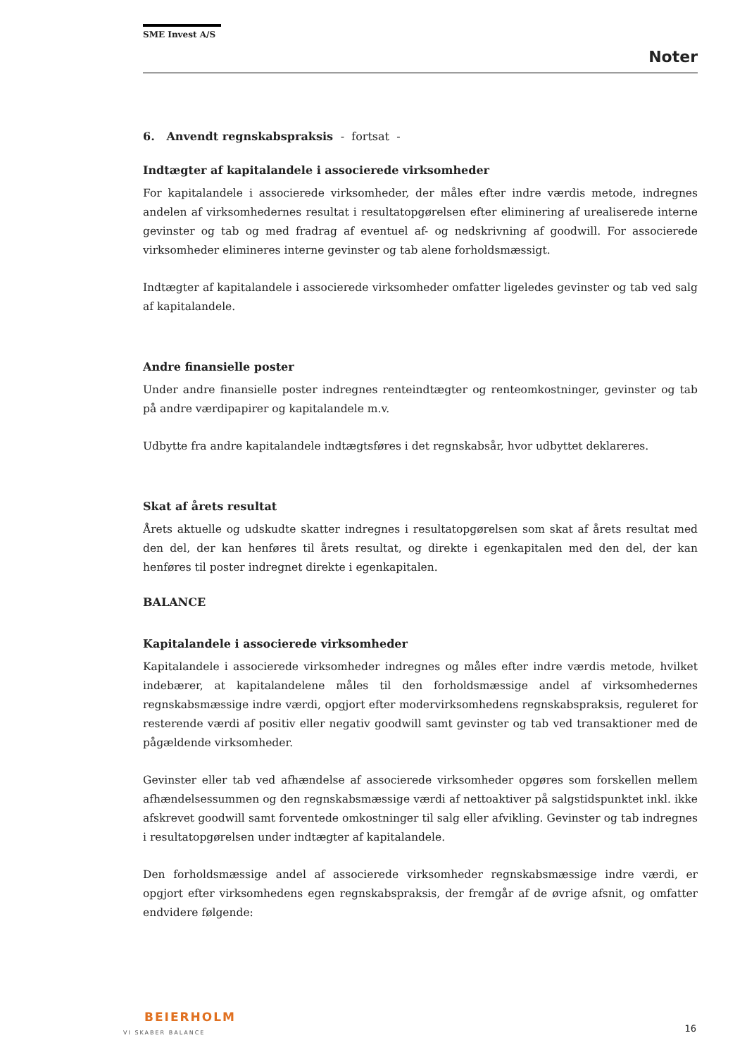SME Invest A/S
Noter
6. Anvendt regnskabspraksis - fortsat -
Indtægter af kapitalandele i associerede virksomheder
For kapitalandele i associerede virksomheder, der måles efter indre værdis metode, indregnes andelen af virksomhedernes resultat i resultatopgørelsen efter eliminering af urealiserede interne gevinster og tab og med fradrag af eventuel af- og nedskrivning af goodwill. For associerede virksomheder elimineres interne gevinster og tab alene forholdsmæssigt.
Indtægter af kapitalandele i associerede virksomheder omfatter ligeledes gevinster og tab ved salg af kapitalandele.
Andre finansielle poster
Under andre finansielle poster indregnes renteindtægter og renteomkostninger, gevinster og tab på andre værdipapirer og kapitalandele m.v.
Udbytte fra andre kapitalandele indtægtsføres i det regnskabsår, hvor udbyttet deklareres.
Skat af årets resultat
Årets aktuelle og udskudte skatter indregnes i resultatopgørelsen som skat af årets resultat med den del, der kan henføres til årets resultat, og direkte i egenkapitalen med den del, der kan henføres til poster indregnet direkte i egenkapitalen.
BALANCE
Kapitalandele i associerede virksomheder
Kapitalandele i associerede virksomheder indregnes og måles efter indre værdis metode, hvilket indebærer, at kapitalandelene måles til den forholdsmæssige andel af virksomhedernes regnskabsmæssige indre værdi, opgjort efter modervirksomhedens regnskabspraksis, reguleret for resterende værdi af positiv eller negativ goodwill samt gevinster og tab ved transaktioner med de pågældende virksomheder.
Gevinster eller tab ved afhændelse af associerede virksomheder opgøres som forskellen mellem afhændelsessummen og den regnskabsmæssige værdi af nettoaktiver på salgstidspunktet inkl. ikke afskrevet goodwill samt forventede omkostninger til salg eller afvikling. Gevinster og tab indregnes i resultatopgørelsen under indtægter af kapitalandele.
Den forholdsmæssige andel af associerede virksomheder regnskabsmæssige indre værdi, er opgjort efter virksomhedens egen regnskabspraksis, der fremgår af de øvrige afsnit, og omfatter endvidere følgende:
BEIERHOLM
VI SKABER BALANCE
16